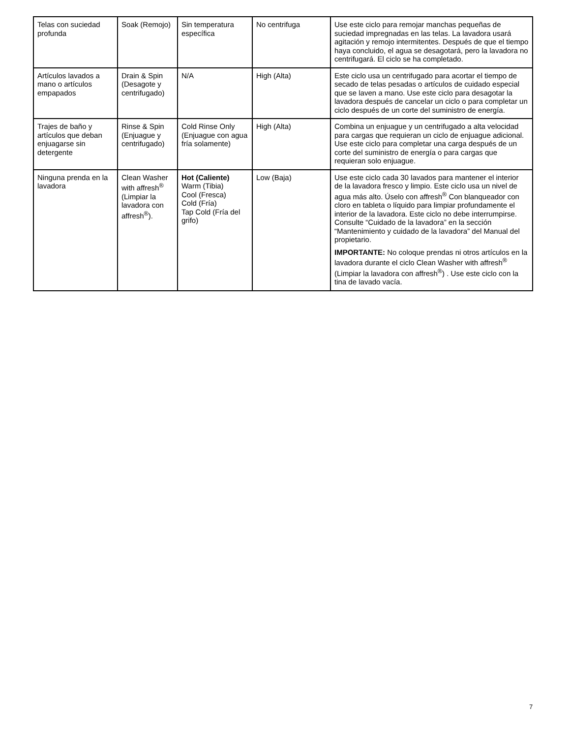| Telas con suciedad profunda | Soak (Remojo) | Sin temperatura específica | No centrifuga | Use este ciclo para remojar manchas pequeñas de suciedad impregnadas en las telas. La lavadora usará agitación y remojo intermitentes. Después de que el tiempo haya concluido, el agua se desagotará, pero la lavadora no centrifugará. El ciclo se ha completado. |
| Artículos lavados a mano o artículos empapados | Drain & Spin (Desagote y centrifugado) | N/A | High (Alta) | Este ciclo usa un centrifugado para acortar el tiempo de secado de telas pesadas o artículos de cuidado especial que se laven a mano. Use este ciclo para desagotar la lavadora después de cancelar un ciclo o para completar un ciclo después de un corte del suministro de energía. |
| Trajes de baño y artículos que deban enjuagarse sin detergente | Rinse & Spin (Enjuague y centrifugado) | Cold Rinse Only (Enjuague con agua fría solamente) | High (Alta) | Combina un enjuague y un centrifugado a alta velocidad para cargas que requieran un ciclo de enjuague adicional. Use este ciclo para completar una carga después de un corte del suministro de energía o para cargas que requieran solo enjuague. |
| Ninguna prenda en la lavadora | Clean Washer with affresh<sup>®</sup> (Limpiar la lavadora con affresh<sup>®</sup>). | Hot (Caliente) Warm (Tibia) Cool (Fresca) Cold (Fría) Tap Cold (Fría del grifo) | Low (Baja) | Use este ciclo cada 30 lavados para mantener el interior de la lavadora fresco y limpio. Este ciclo usa un nivel de agua más alto. Úselo con affresh<sup>®</sup> Con blanqueador con cloro en tableta o líquido para limpiar profundamente el interior de la lavadora. Este ciclo no debe interrumpirse. Consulte “Cuidado de la lavadora” en la sección “Mantenimiento y cuidado de la lavadora” del Manual del propietario. IMPORTANTE: No coloque prendas ni otros artículos en la lavadora durante el ciclo Clean Washer with affresh<sup>®</sup> (Limpiar la lavadora con affresh<sup>®</sup>) . Use este ciclo con la tina de lavado vacía. |
7